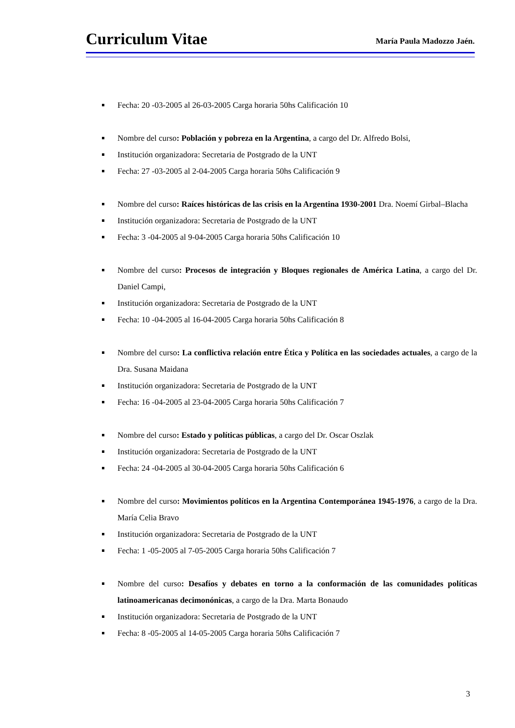Curriculum Vitae
María Paula Madozzo Jaén.
Fecha: 20 -03-2005 al 26-03-2005 Carga horaria 50hs Calificación 10
Nombre del curso: Población y pobreza en la Argentina, a cargo del Dr. Alfredo Bolsi,
Institución organizadora: Secretaria de Postgrado de la UNT
Fecha: 27 -03-2005 al 2-04-2005 Carga horaria 50hs Calificación 9
Nombre del curso: Raíces históricas de las crisis en la Argentina 1930-2001 Dra. Noemí Girbal–Blacha
Institución organizadora: Secretaria de Postgrado de la UNT
Fecha: 3 -04-2005 al 9-04-2005 Carga horaria 50hs Calificación 10
Nombre del curso: Procesos de integración y Bloques regionales de América Latina, a cargo del Dr. Daniel Campi,
Institución organizadora: Secretaria de Postgrado de la UNT
Fecha: 10 -04-2005 al 16-04-2005 Carga horaria 50hs Calificación 8
Nombre del curso: La conflictiva relación entre Ética y Política en las sociedades actuales, a cargo de la Dra. Susana Maidana
Institución organizadora: Secretaria de Postgrado de la UNT
Fecha: 16 -04-2005 al 23-04-2005 Carga horaria 50hs Calificación 7
Nombre del curso: Estado y políticas públicas, a cargo del Dr. Oscar Oszlak
Institución organizadora: Secretaria de Postgrado de la UNT
Fecha: 24 -04-2005 al 30-04-2005 Carga horaria 50hs Calificación 6
Nombre del curso: Movimientos políticos en la Argentina Contemporánea 1945-1976, a cargo de la Dra. María Celia Bravo
Institución organizadora: Secretaria de Postgrado de la UNT
Fecha: 1 -05-2005 al 7-05-2005 Carga horaria 50hs Calificación 7
Nombre del curso: Desafíos y debates en torno a la conformación de las comunidades políticas latinoamericanas decimonónicas, a cargo de la Dra. Marta Bonaudo
Institución organizadora: Secretaria de Postgrado de la UNT
Fecha: 8 -05-2005 al 14-05-2005 Carga horaria 50hs Calificación 7
3